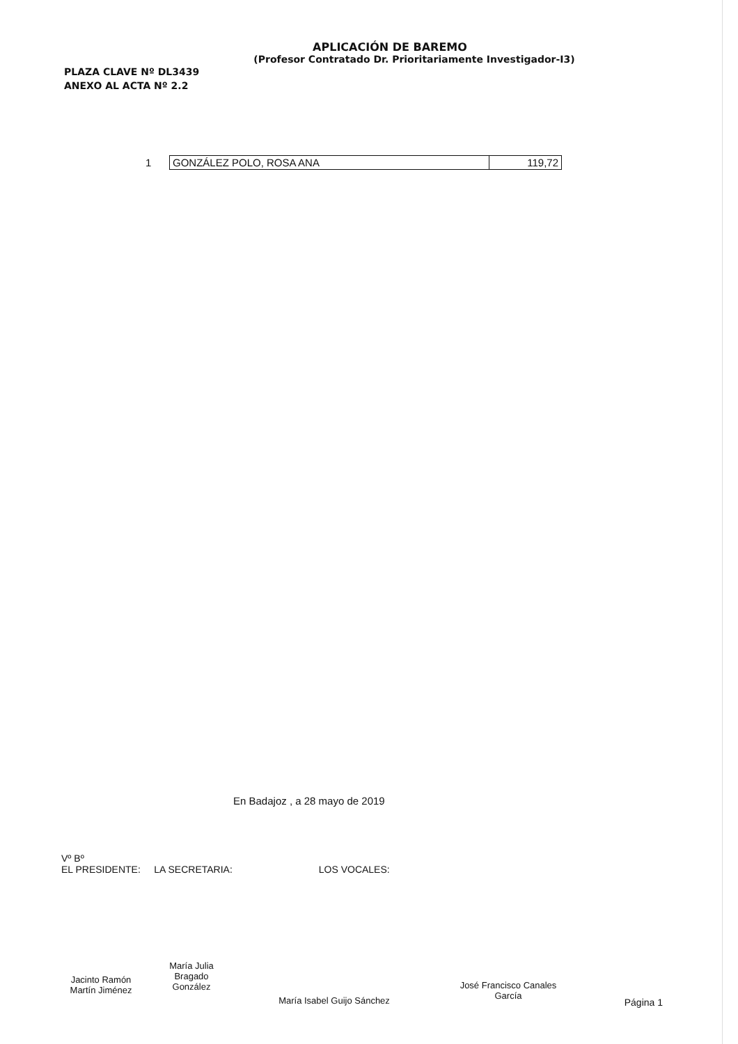APLICACIÓN DE BAREMO
(Profesor Contratado Dr. Prioritariamente Investigador-I3)
PLAZA CLAVE Nº DL3439
ANEXO AL ACTA Nº 2.2
| 1 | GONZÁLEZ POLO, ROSA ANA | 119,72 |
En Badajoz , a 28 mayo de 2019
Vº Bº
EL PRESIDENTE: LA SECRETARIA: LOS VOCALES:
Jacinto Ramón
Martín Jiménez
María Julia
Bragado
González
María Isabel Guijo Sánchez
José Francisco Canales
García
Página 1